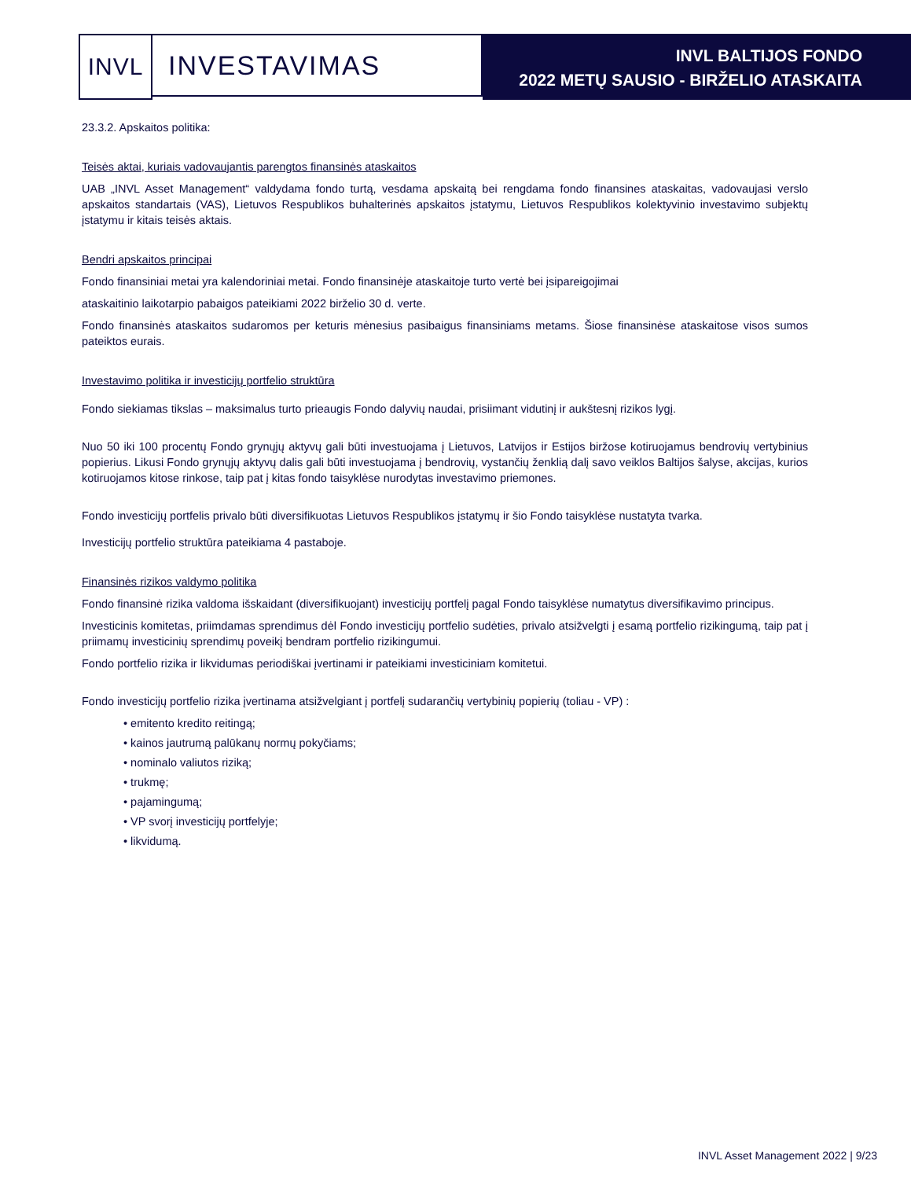INVL INVESTAVIMAS
INVL BALTIJOS FONDO
2022 METŲ SAUSIO - BIRŽELIO ATASKAITA
23.3.2. Apskaitos politika:
Teisės aktai, kuriais vadovaujantis parengtos finansinės ataskaitos
UAB „INVL Asset Management“ valdydama fondo turtą, vesdama apskaitą bei rengdama fondo finansines ataskaitas, vadovaujasi verslo apskaitos standartais (VAS), Lietuvos Respublikos buhalterinės apskaitos įstatymu, Lietuvos Respublikos kolektyvinio investavimo subjektų įstatymu ir kitais teisės aktais.
Bendri apskaitos principai
Fondo finansiniai metai yra kalendoriniai metai. Fondo finansinėje ataskaitoje turto vertė bei įsipareigojimai
ataskaitinio laikotarpio pabaigos pateikiami 2022 birželio 30 d. verte.
Fondo finansinės ataskaitos sudaromos per keturis mėnesius pasibaigus finansiniams metams. Šiose finansinėse ataskaitose visos sumos pateiktos eurais.
Investavimo politika ir investicijų portfelio struktūra
Fondo siekiamas tikslas – maksimalus turto prieaugis Fondo dalyvių naudai, prisiimant vidutinį ir aukštesnį rizikos lygį.
Nuo 50 iki 100 procentų Fondo grynųjų aktyvų gali būti investuojama į Lietuvos, Latvijos ir Estijos biržose kotiruojamus bendrovių vertybinius popierius. Likusi Fondo grynųjų aktyvų dalis gali būti investuojama į bendrovių, vystančių ženklią dalį savo veiklos Baltijos šalyse, akcijas, kurios kotiruojamos kitose rinkose, taip pat į kitas fondo taisyklėse nurodytas investavimo priemones.
Fondo investicijų portfelis privalo būti diversifikuotas Lietuvos Respublikos įstatymų ir šio Fondo taisyklėse nustatyta tvarka.
Investicijų portfelio struktūra pateikiama 4 pastaboje.
Finansinės rizikos valdymo politika
Fondo finansinė rizika valdoma išskaidant (diversifikuojant) investicijų portfelį pagal Fondo taisyklėse numatytus diversifikavimo principus.
Investicinis komitetas, priimdamas sprendimus dėl Fondo investicijų portfelio sudėties, privalo atsižvelgti į esamą portfelio rizikingumą, taip pat į priimamų investicinių sprendimų poveikį bendram portfelio rizikingumui.
Fondo portfelio rizika ir likvidumas periodiškai įvertinami ir pateikiami investiciniam komitetui.
Fondo investicijų portfelio rizika įvertinama atsižvelgiant į portfelį sudarančių vertybinių popierių (toliau - VP) :
• emitento kredito reitingą;
• kainos jautrumą palūkanų normų pokyčiams;
• nominalo valiutos riziką;
• trukmę;
• pajamingumą;
• VP svorį investicijų portfelyje;
• likvidumą.
INVL Asset Management 2022 | 9/23